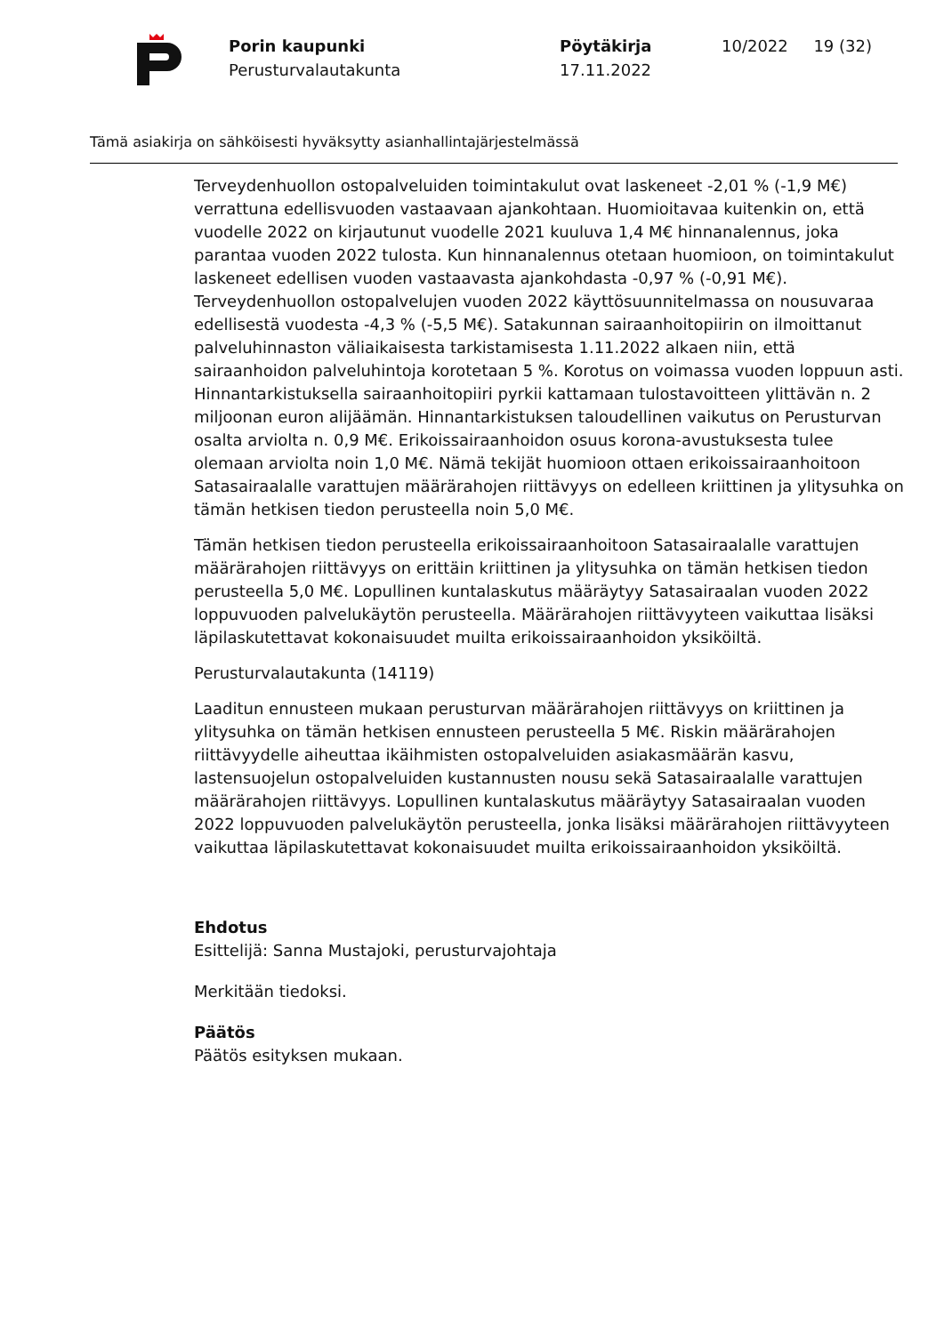Porin kaupunki
Perusturvalautakunta
Pöytäkirja
17.11.2022
10/2022 19 (32)
Tämä asiakirja on sähköisesti hyväksytty asianhallintajärjestelmässä
Terveydenhuollon ostopalveluiden toimintakulut ovat laskeneet -2,01 % (-1,9 M€) verrattuna edellisvuoden vastaavaan ajankohtaan. Huomioitavaa kuitenkin on, että vuodelle 2022 on kirjautunut vuodelle 2021 kuuluva 1,4 M€ hinnanalennus, joka parantaa vuoden 2022 tulosta. Kun hinnanalennus otetaan huomioon, on toimintakulut laskeneet edellisen vuoden vastaavasta ajankohdasta -0,97 % (-0,91 M€). Terveydenhuollon ostopalvelujen vuoden 2022 käyttösuunnitelmassa on nousuvaraa edellisestä vuodesta -4,3 % (-5,5 M€). Satakunnan sairaanhoitopiirin on ilmoittanut palveluhinnaston väliaikaisesta tarkistamisesta 1.11.2022 alkaen niin, että sairaanhoidon palveluhintoja korotetaan 5 %. Korotus on voimassa vuoden loppuun asti. Hinnantarkistuksella sairaanhoitopiiri pyrkii kattamaan tulostavoitteen ylittävän n. 2 miljoonan euron alijäämän. Hinnantarkistuksen taloudellinen vaikutus on Perusturvan osalta arviolta n. 0,9 M€. Erikoissairaanhoidon osuus korona-avustuksesta tulee olemaan arviolta noin 1,0 M€. Nämä tekijät huomioon ottaen erikoissairaanhoitoon Satasairaalalle varattujen määrärahojen riittävyys on edelleen kriittinen ja ylitysuhka on tämän hetkisen tiedon perusteella noin 5,0 M€.
Tämän hetkisen tiedon perusteella erikoissairaanhoitoon Satasairaalalle varattujen määrärahojen riittävyys on erittäin kriittinen ja ylitysuhka on tämän hetkisen tiedon perusteella 5,0 M€. Lopullinen kuntalaskutus määräytyy Satasairaalan vuoden 2022 loppuvuoden palvelukäytön perusteella. Määrärahojen riittävyyteen vaikuttaa lisäksi läpilaskutettavat kokonaisuudet muilta erikoissairaanhoidon yksiköiltä.
Perusturvalautakunta (14119)
Laaditun ennusteen mukaan perusturvan määrärahojen riittävyys on kriittinen ja ylitysuhka on tämän hetkisen ennusteen perusteella 5 M€. Riskin määrärahojen riittävyydelle aiheuttaa ikäihmisten ostopalveluiden asiakasmäärän kasvu, lastensuojelun ostopalveluiden kustannusten nousu sekä Satasairaalalle varattujen määrärahojen riittävyys. Lopullinen kuntalaskutus määräytyy Satasairaalan vuoden 2022 loppuvuoden palvelukäytön perusteella, jonka lisäksi määrärahojen riittävyyteen vaikuttaa läpilaskutettavat kokonaisuudet muilta erikoissairaanhoidon yksiköiltä.
Ehdotus
Esittelijä: Sanna Mustajoki, perusturvajohtaja
Merkitään tiedoksi.
Päätös
Päätös esityksen mukaan.